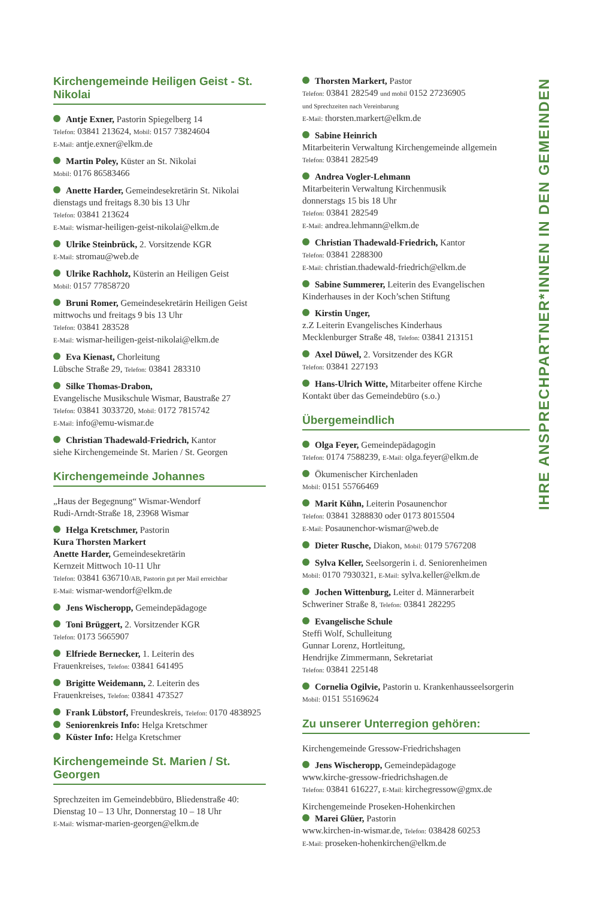Kirchengemeinde Heiligen Geist - St. Nikolai
Antje Exner, Pastorin Spiegelberg 14
Telefon: 03841 213624, Mobil: 0157 73824604
E-Mail: antje.exner@elkm.de
Martin Poley, Küster an St. Nikolai
Mobil: 0176 86583466
Anette Harder, Gemeindesekretärin St. Nikolai
dienstags und freitags 8.30 bis 13 Uhr
Telefon: 03841 213624
E-Mail: wismar-heiligen-geist-nikolai@elkm.de
Ulrike Steinbrück, 2. Vorsitzende KGR
E-Mail: stromau@web.de
Ulrike Rachholz, Küsterin an Heiligen Geist
Mobil: 0157 77858720
Bruni Romer, Gemeindesekretärin Heiligen Geist
mittwochs und freitags 9 bis 13 Uhr
Telefon: 03841 283528
E-Mail: wismar-heiligen-geist-nikolai@elkm.de
Eva Kienast, Chorleitung
Lübsche Straße 29, Telefon: 03841 283310
Silke Thomas-Drabon,
Evangelische Musikschule Wismar, Baustraße 27
Telefon: 03841 3033720, Mobil: 0172 7815742
E-Mail: info@emu-wismar.de
Christian Thadewald-Friedrich, Kantor
siehe Kirchengemeinde St. Marien / St. Georgen
Kirchengemeinde Johannes
„Haus der Begegnung“ Wismar-Wendorf
Rudi-Arndt-Straße 18, 23968 Wismar
Helga Kretschmer, Pastorin
Kura Thorsten Markert
Anette Harder, Gemeindesekretärin
Kernzeit Mittwoch 10-11 Uhr
Telefon: 03841 636710/AB, Pastorin gut per Mail erreichbar
E-Mail: wismar-wendorf@elkm.de
Jens Wischeropp, Gemeindepädagoge
Toni Brüggert, 2. Vorsitzender KGR
Telefon: 0173 5665907
Elfriede Bernecker, 1. Leiterin des
Frauenkreises, Telefon: 03841 641495
Brigitte Weidemann, 2. Leiterin des
Frauenkreises, Telefon: 03841 473527
Frank Lübstorf, Freundeskreis, Telefon: 0170 4838925
Seniorenkreis Info: Helga Kretschmer
Küster Info: Helga Kretschmer
Kirchengemeinde St. Marien / St. Georgen
Sprechzeiten im Gemeindebbüro, Bliedenstraße 40:
Dienstag 10 – 13 Uhr, Donnerstag 10 – 18 Uhr
E-Mail: wismar-marien-georgen@elkm.de
Thorsten Markert, Pastor
Telefon: 03841 282549 und mobil 0152 27236905
und Sprechzeiten nach Vereinbarung
E-Mail: thorsten.markert@elkm.de
Sabine Heinrich
Mitarbeiterin Verwaltung Kirchengemeinde allgemein
Telefon: 03841 282549
Andrea Vogler-Lehmann
Mitarbeiterin Verwaltung Kirchenmusik
donnerstags 15 bis 18 Uhr
Telefon: 03841 282549
E-Mail: andrea.lehmann@elkm.de
Christian Thadewald-Friedrich, Kantor
Telefon: 03841 2288300
E-Mail: christian.thadewald-friedrich@elkm.de
Sabine Summerer, Leiterin des Evangelischen
Kinderhauses in der Koch’schen Stiftung
Kirstin Unger,
z.Z Leiterin Evangelisches Kinderhaus
Mecklenburger Straße 48, Telefon: 03841 213151
Axel Düwel, 2. Vorsitzender des KGR
Telefon: 03841 227193
Hans-Ulrich Witte, Mitarbeiter offene Kirche
Kontakt über das Gemeindebüro (s.o.)
Übergemeindlich
Olga Feyer, Gemeindepädagogin
Telefon: 0174 7588239, E-Mail: olga.feyer@elkm.de
Ökumenischer Kirchenladen
Mobil: 0151 55766469
Marit Kühn, Leiterin Posaunenchor
Telefon: 03841 3288830 oder 0173 8015504
E-Mail: Posaunenchor-wismar@web.de
Dieter Rusche, Diakon, Mobil: 0179 5767208
Sylva Keller, Seelsorgerin i. d. Seniorenheimen
Mobil: 0170 7930321, E-Mail: sylva.keller@elkm.de
Jochen Wittenburg, Leiter d. Männerarbeit
Schweriner Straße 8, Telefon: 03841 282295
Evangelische Schule
Steffi Wolf, Schulleitung
Gunnar Lorenz, Hortleitung,
Hendrijke Zimmermann, Sekretariat
Telefon: 03841 225148
Cornelia Ogilvie, Pastorin u. Krankenhausseelsorgerin
Mobil: 0151 55169624
Zu unserer Unterregion gehören:
Kirchengemeinde Gressow-Friedrichshagen
Jens Wischeropp, Gemeindepädagoge
www.kirche-gressow-friedrichshagen.de
Telefon: 03841 616227, E-Mail: kirchegressow@gmx.de
Kirchengemeinde Proseken-Hohenkirchen
Marei Glüer, Pastorin
www.kirchen-in-wismar.de, Telefon: 038428 60253
E-Mail: proseken-hohenkirchen@elkm.de
IHRE ANSPRECHPARTNER*INNEN IN DEN GEMEINDEN